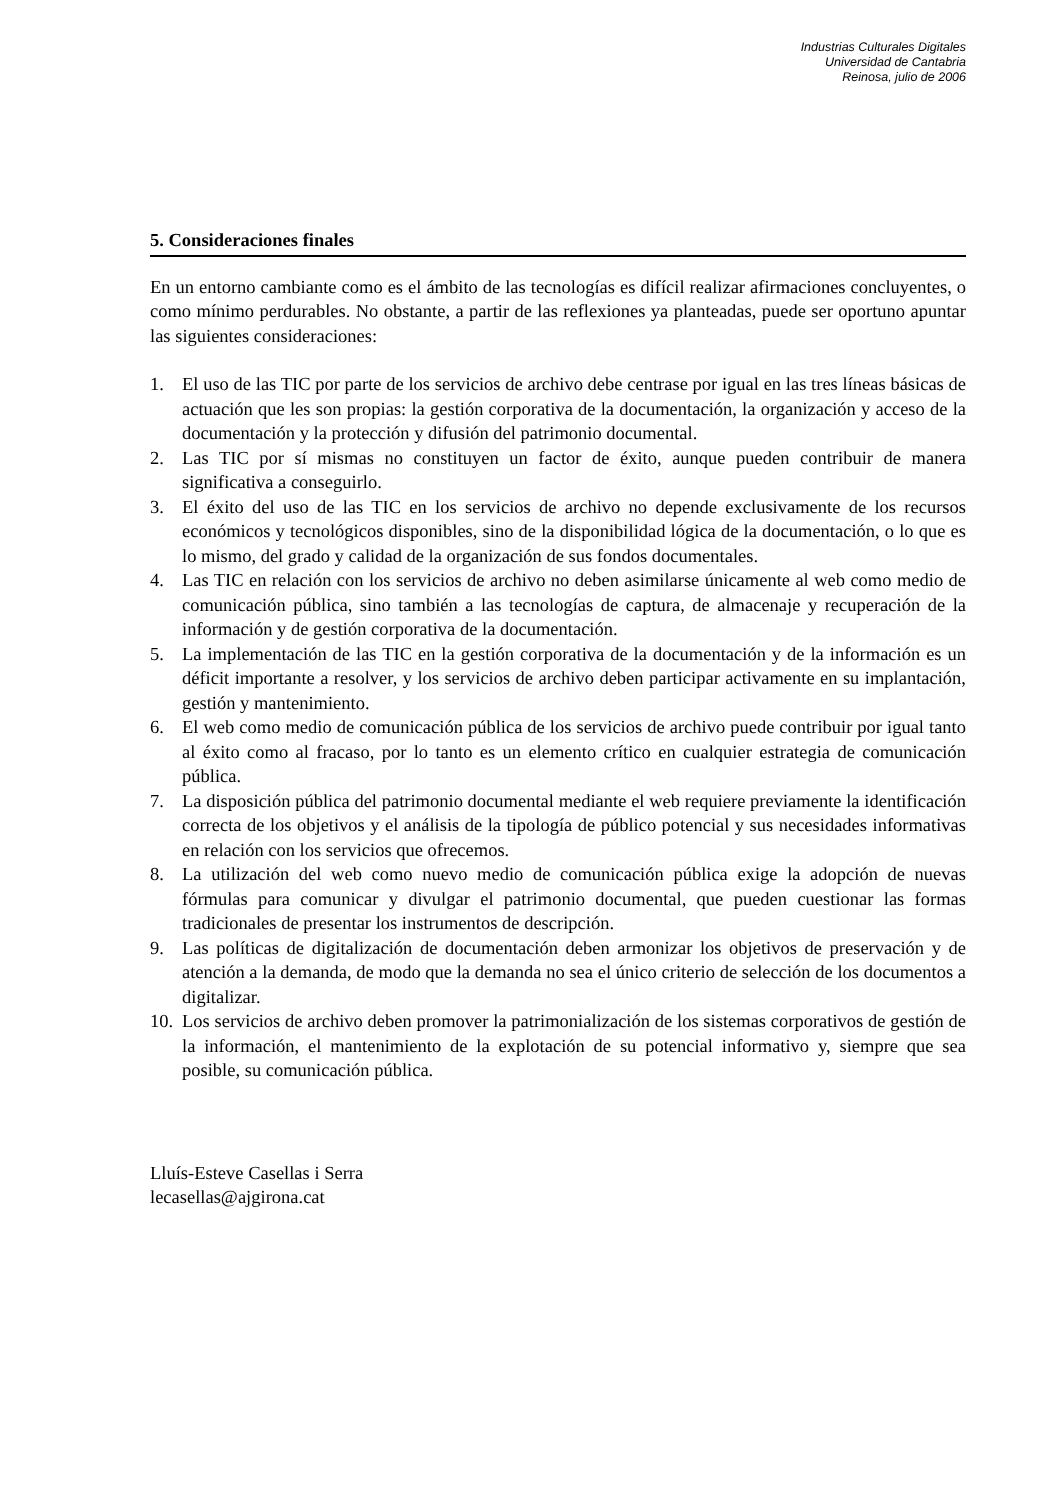Industrias Culturales Digitales
Universidad de Cantabria
Reinosa, julio de 2006
5. Consideraciones finales
En un entorno cambiante como es el ámbito de las tecnologías es difícil realizar afirmaciones concluyentes, o como mínimo perdurables. No obstante, a partir de las reflexiones ya planteadas, puede ser oportuno apuntar las siguientes consideraciones:
1. El uso de las TIC por parte de los servicios de archivo debe centrase por igual en las tres líneas básicas de actuación que les son propias: la gestión corporativa de la documentación, la organización y acceso de la documentación y la protección y difusión del patrimonio documental.
2. Las TIC por sí mismas no constituyen un factor de éxito, aunque pueden contribuir de manera significativa a conseguirlo.
3. El éxito del uso de las TIC en los servicios de archivo no depende exclusivamente de los recursos económicos y tecnológicos disponibles, sino de la disponibilidad lógica de la documentación, o lo que es lo mismo, del grado y calidad de la organización de sus fondos documentales.
4. Las TIC en relación con los servicios de archivo no deben asimilarse únicamente al web como medio de comunicación pública, sino también a las tecnologías de captura, de almacenaje y recuperación de la información y de gestión corporativa de la documentación.
5. La implementación de las TIC en la gestión corporativa de la documentación y de la información es un déficit importante a resolver, y los servicios de archivo deben participar activamente en su implantación, gestión y mantenimiento.
6. El web como medio de comunicación pública de los servicios de archivo puede contribuir por igual tanto al éxito como al fracaso, por lo tanto es un elemento crítico en cualquier estrategia de comunicación pública.
7. La disposición pública del patrimonio documental mediante el web requiere previamente la identificación correcta de los objetivos y el análisis de la tipología de público potencial y sus necesidades informativas en relación con los servicios que ofrecemos.
8. La utilización del web como nuevo medio de comunicación pública exige la adopción de nuevas fórmulas para comunicar y divulgar el patrimonio documental, que pueden cuestionar las formas tradicionales de presentar los instrumentos de descripción.
9. Las políticas de digitalización de documentación deben armonizar los objetivos de preservación y de atención a la demanda, de modo que la demanda no sea el único criterio de selección de los documentos a digitalizar.
10. Los servicios de archivo deben promover la patrimonialización de los sistemas corporativos de gestión de la información, el mantenimiento de la explotación de su potencial informativo y, siempre que sea posible, su comunicación pública.
Lluís-Esteve Casellas i Serra
lecasellas@ajgirona.cat